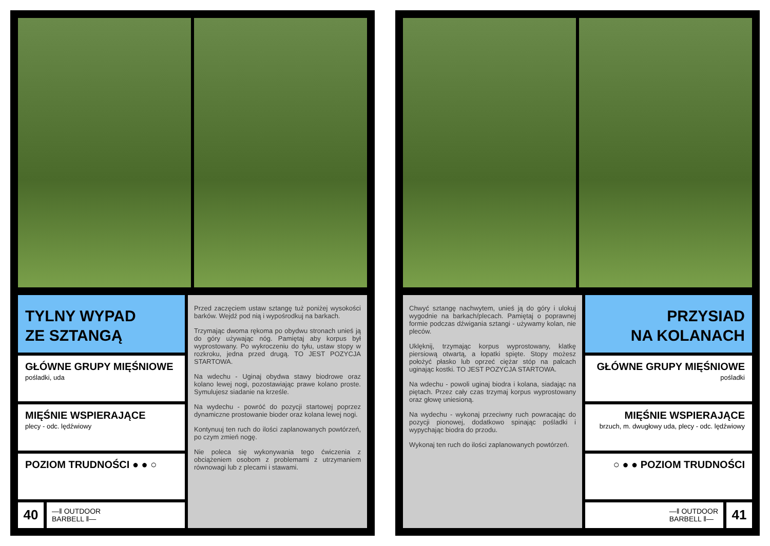TYLNY WYPAD
ZE SZTANGĄ
GŁÓWNE GRUPY MIĘŚNIOWE
pośladki, uda
MIĘŚNIE WSPIERAJĄCE
plecy - odc. lędźwiowy
POZIOM TRUDNOŚCI ● ● ○
40
—‖ OUTDOOR
BARBELL ‖—
Przed zaczęciem ustaw sztangę tuż poniżej wysokości barków. Wejdź pod nią i wypośrodkuj na barkach.
Trzymając dwoma rękoma po obydwu stronach unieś ją do góry używając nóg. Pamiętaj aby korpus był wyprostowany. Po wykroczeniu do tyłu, ustaw stopy w rozkroku, jedna przed drugą. TO JEST POZYCJA STARTOWA.
Na wdechu - Uginaj obydwa stawy biodrowe oraz kolano lewej nogi, pozostawiając prawe kolano proste. Symulujesz siadanie na krześle.
Na wydechu - powróć do pozycji startowej poprzez dynamiczne prostowanie bioder oraz kolana lewej nogi.
Kontynuuj ten ruch do ilości zaplanowanych powtórzeń, po czym zmień nogę.
Nie poleca się wykonywania tego ćwiczenia z obciążeniem osobom z problemami z utrzymaniem równowagi lub z plecami i stawami.
Chwyć sztangę nachwytem, unieś ją do góry i ulokuj wygodnie na barkach/plecach. Pamiętaj o poprawnej formie podczas dźwigania sztangi - używamy kolan, nie pleców.
Uklęknij, trzymając korpus wyprostowany, klatkę piersiową otwartą, a łopatki spięte. Stopy możesz położyć płasko lub oprzeć ciężar stóp na palcach uginając kostki. TO JEST POZYCJA STARTOWA.
Na wdechu - powoli uginaj biodra i kolana, siadając na piętach. Przez cały czas trzymaj korpus wyprostowany oraz głowę uniesioną.
Na wydechu - wykonaj przeciwny ruch powracając do pozycji pionowej, dodatkowo spinając pośladki i wypychając biodra do przodu.
Wykonaj ten ruch do ilości zaplanowanych powtórzeń.
PRZYSIAD
NA KOLANACH
GŁÓWNE GRUPY MIĘŚNIOWE
pośladki
MIĘŚNIE WSPIERAJĄCE
brzuch, m. dwugłowy uda, plecy - odc. lędźwiowy
○ ● ● POZIOM TRUDNOŚCI
—‖ OUTDOOR
BARBELL ‖—
41